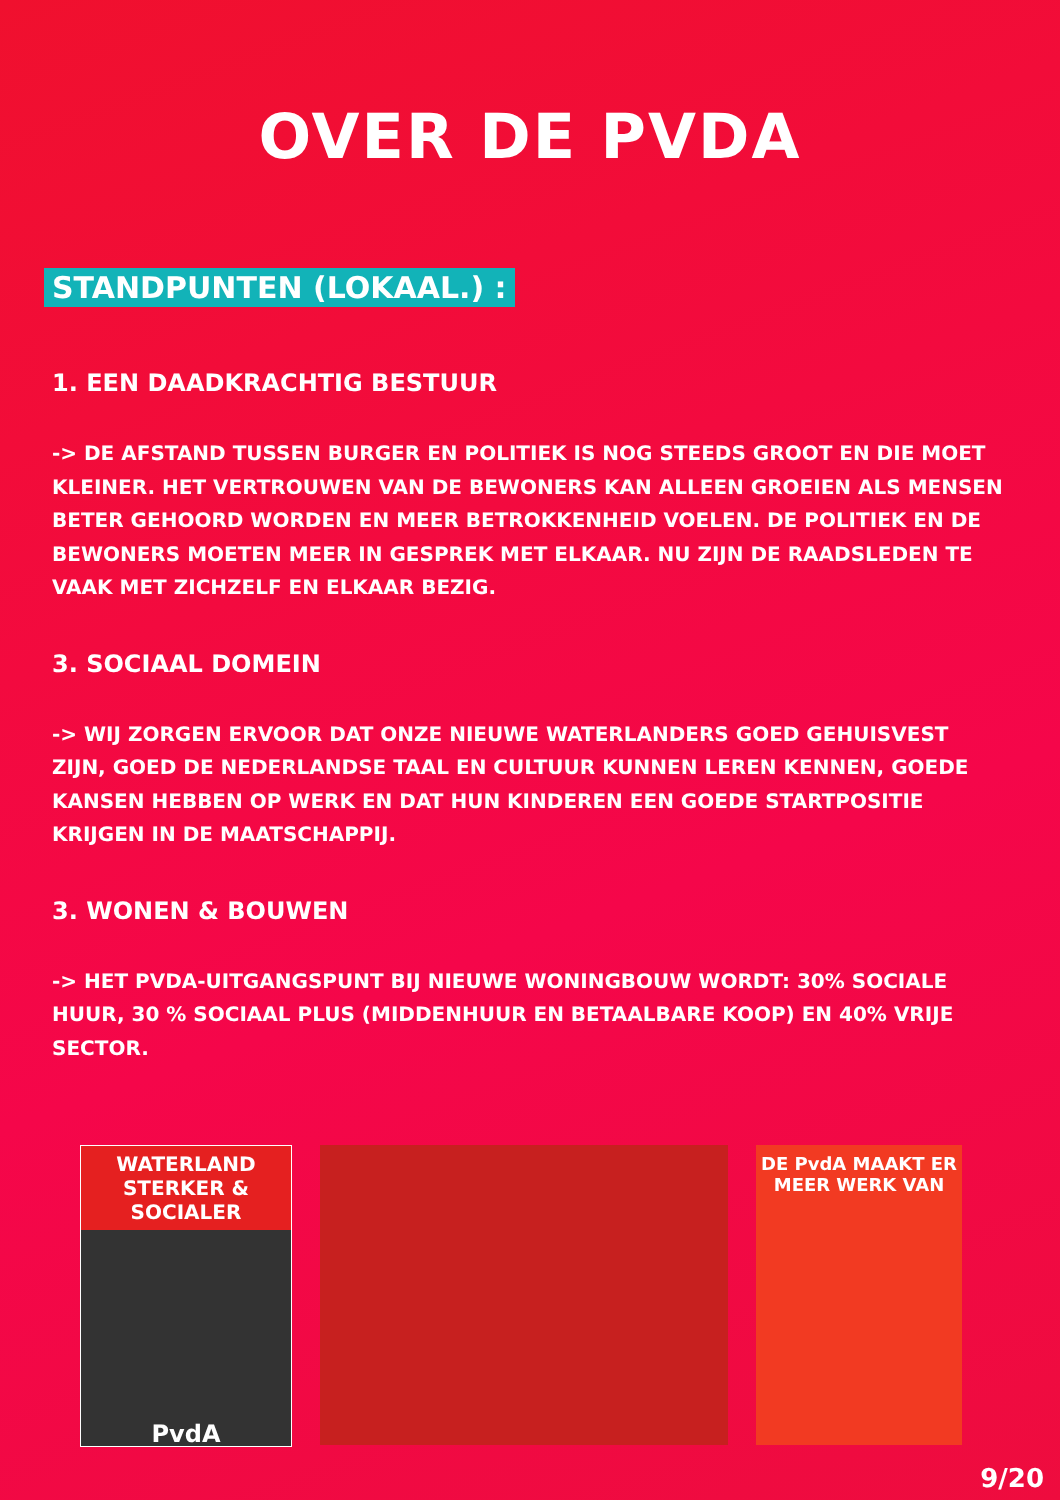OVER DE PVDA
STANDPUNTEN (LOKAAL.) :
1. EEN DAADKRACHTIG BESTUUR
-> DE AFSTAND TUSSEN BURGER EN POLITIEK IS NOG STEEDS GROOT EN DIE MOET KLEINER. HET VERTROUWEN VAN DE BEWONERS KAN ALLEEN GROEIEN ALS MENSEN BETER GEHOORD WORDEN EN MEER BETROKKENHEID VOELEN. DE POLITIEK EN DE BEWONERS MOETEN MEER IN GESPREK MET ELKAAR. NU ZIJN DE RAADSLEDEN TE VAAK MET ZICHZELF EN ELKAAR BEZIG.
3. SOCIAAL DOMEIN
-> WIJ ZORGEN ERVOOR DAT ONZE NIEUWE WATERLANDERS GOED GEHUISVEST ZIJN, GOED DE NEDERLANDSE TAAL EN CULTUUR KUNNEN LEREN KENNEN, GOEDE KANSEN HEBBEN OP WERK EN DAT HUN KINDEREN EEN GOEDE STARTPOSITIE KRIJGEN IN DE MAATSCHAPPIJ.
3. WONEN & BOUWEN
-> HET PVDA-UITGANGSPUNT BIJ NIEUWE WONINGBOUW WORDT: 30% SOCIALE HUUR, 30 % SOCIAAL PLUS (MIDDENHUUR EN BETAALBARE KOOP) EN 40% VRIJE SECTOR.
WATERLAND
STERKER & SOCIALER
PvdA
DE PvdA MAAKT ER
MEER WERK VAN
9/20